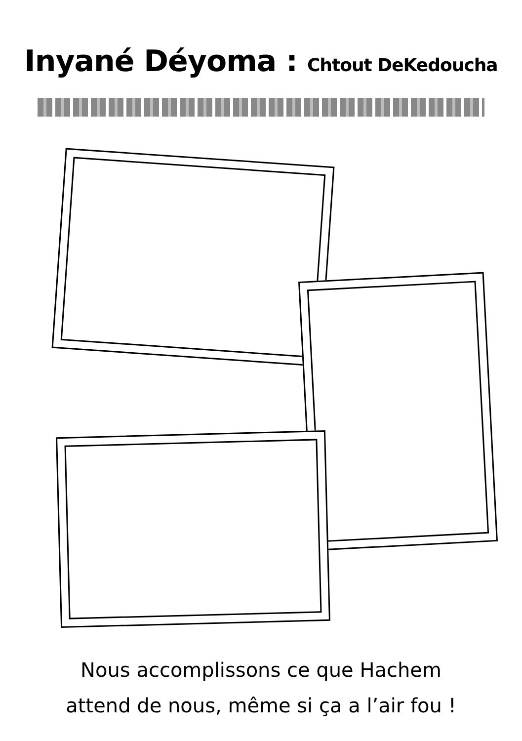Inyané Déyoma : Chtout DeKedoucha
Nous accomplissons ce que Hachem
attend de nous, même si ça a l’air fou !